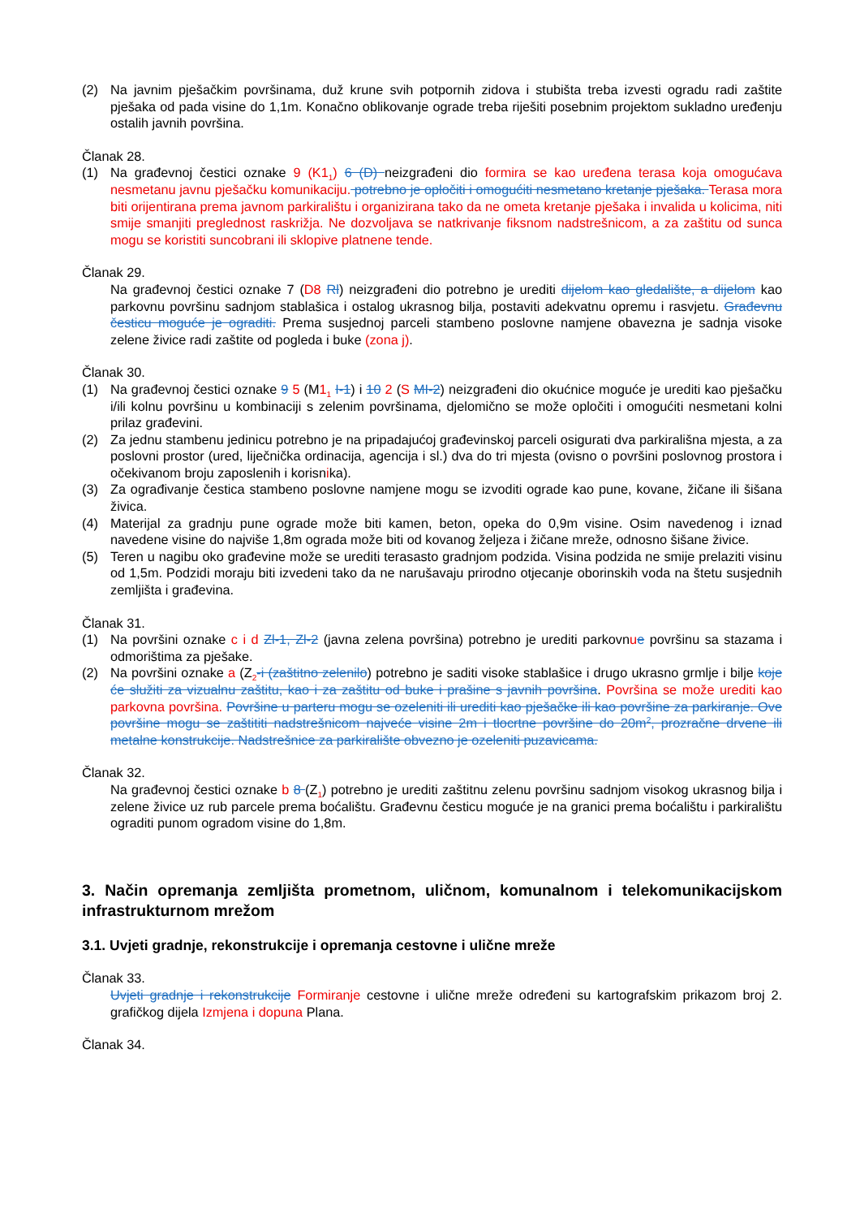(2) Na javnim pješačkim površinama, duž krune svih potpornih zidova i stubišta treba izvesti ogradu radi zaštite pješaka od pada visine do 1,1m. Konačno oblikovanje ograde treba riješiti posebnim projektom sukladno uređenju ostalih javnih površina.
Članak 28.
(1) Na građevnoj čestici oznake 9 (K1<sub>1</sub>) 6 (D) neizgrađeni dio formira se kao uređena terasa koja omogućava nesmetanu javnu pješačku komunikaciju. potrebno je opločiti i omogućiti nesmetano kretanje pješaka. Terasa mora biti orijentirana prema javnom parkiralištu i organizirana tako da ne ometa kretanje pješaka i invalida u kolicima, niti smije smanjiti preglednost raskrižja. Ne dozvoljava se natkrivanje fiksnom nadstrešnicom, a za zaštitu od sunca mogu se koristiti suncobrani ili sklopive platnene tende.
Članak 29.
Na građevnoj čestici oznake 7 (D8 Rl) neizgrađeni dio potrebno je urediti dijelom kao gledalište, a dijelom kao parkovnu površinu sadnjom stablašica i ostalog ukrasnog bilja, postaviti adekvatnu opremu i rasvjetu. Građevnu česticu moguće je ograditi. Prema susjednoj parceli stambeno poslovne namjene obavezna je sadnja visoke zelene živice radi zaštite od pogleda i buke (zona j).
Članak 30.
(1) Na građevnoj čestici oznake 9 5 (M1<sub>1</sub> I-1) i 10 2 (S MI-2) neizgrađeni dio okućnice moguće je urediti kao pješačku i/ili kolnu površinu u kombinaciji s zelenim površinama, djelomično se može opločiti i omogućiti nesmetani kolni prilaz građevini.
(2) Za jednu stambenu jedinicu potrebno je na pripadajućoj građevinskoj parceli osigurati dva parkirališna mjesta, a za poslovni prostor (ured, liječnička ordinacija, agencija i sl.) dva do tri mjesta (ovisno o površini poslovnog prostora i očekivanom broju zaposlenih i korisnika).
(3) Za ograđivanje čestica stambeno poslovne namjene mogu se izvoditi ograde kao pune, kovane, žičane ili šišana živica.
(4) Materijal za gradnju pune ograde može biti kamen, beton, opeka do 0,9m visine. Osim navedenog i iznad navedene visine do najviše 1,8m ograda može biti od kovanog željeza i žičane mreže, odnosno šišane živice.
(5) Teren u nagibu oko građevine može se urediti terasasto gradnjom podzida. Visina podzida ne smije prelaziti visinu od 1,5m. Podzidi moraju biti izvedeni tako da ne narušavaju prirodno otjecanje oborinskih voda na štetu susjednih zemljišta i građevina.
Članak 31.
(1) Na površini oznake c i d Zl-1, Zl-2 (javna zelena površina) potrebno je urediti parkovnue površinu sa stazama i odmorištima za pješake.
(2) Na površini oznake a (Z<sub>2</sub>-i (zaštitno zelenilo) potrebno je saditi visoke stablašice i drugo ukrasno grmlje i bilje koje će služiti za vizualnu zaštitu, kao i za zaštitu od buke i prašine s javnih površina. Površina se može urediti kao parkovna površina. Površine u parteru mogu se ozeleniti ili urediti kao pješačke ili kao površine za parkiranje. Ove površine mogu se zaštititi nadstrešnicom najveće visine 2m i tlocrtne površine do 20m<sup>2</sup>, prozračne drvene ili metalne konstrukcije. Nadstrešnice za parkiralište obvezno je ozeleniti puzavicama.
Članak 32.
Na građevnoj čestici oznake b 8 (Z<sub>1</sub>) potrebno je urediti zaštitnu zelenu površinu sadnjom visokog ukrasnog bilja i zelene živice uz rub parcele prema boćalištu. Građevnu česticu moguće je na granici prema boćalištu i parkiralištu ograditi punom ogradom visine do 1,8m.
3. Način opremanja zemljišta prometnom, uličnom, komunalnom i telekomunikacijskom infrastrukturnom mrežom
3.1. Uvjeti gradnje, rekonstrukcije i opremanja cestovne i ulične mreže
Članak 33.
Uvjeti gradnje i rekonstrukcije Formiranje cestovne i ulične mreže određeni su kartografskim prikazom broj 2. grafičkog dijela Izmjena i dopuna Plana.
Članak 34.